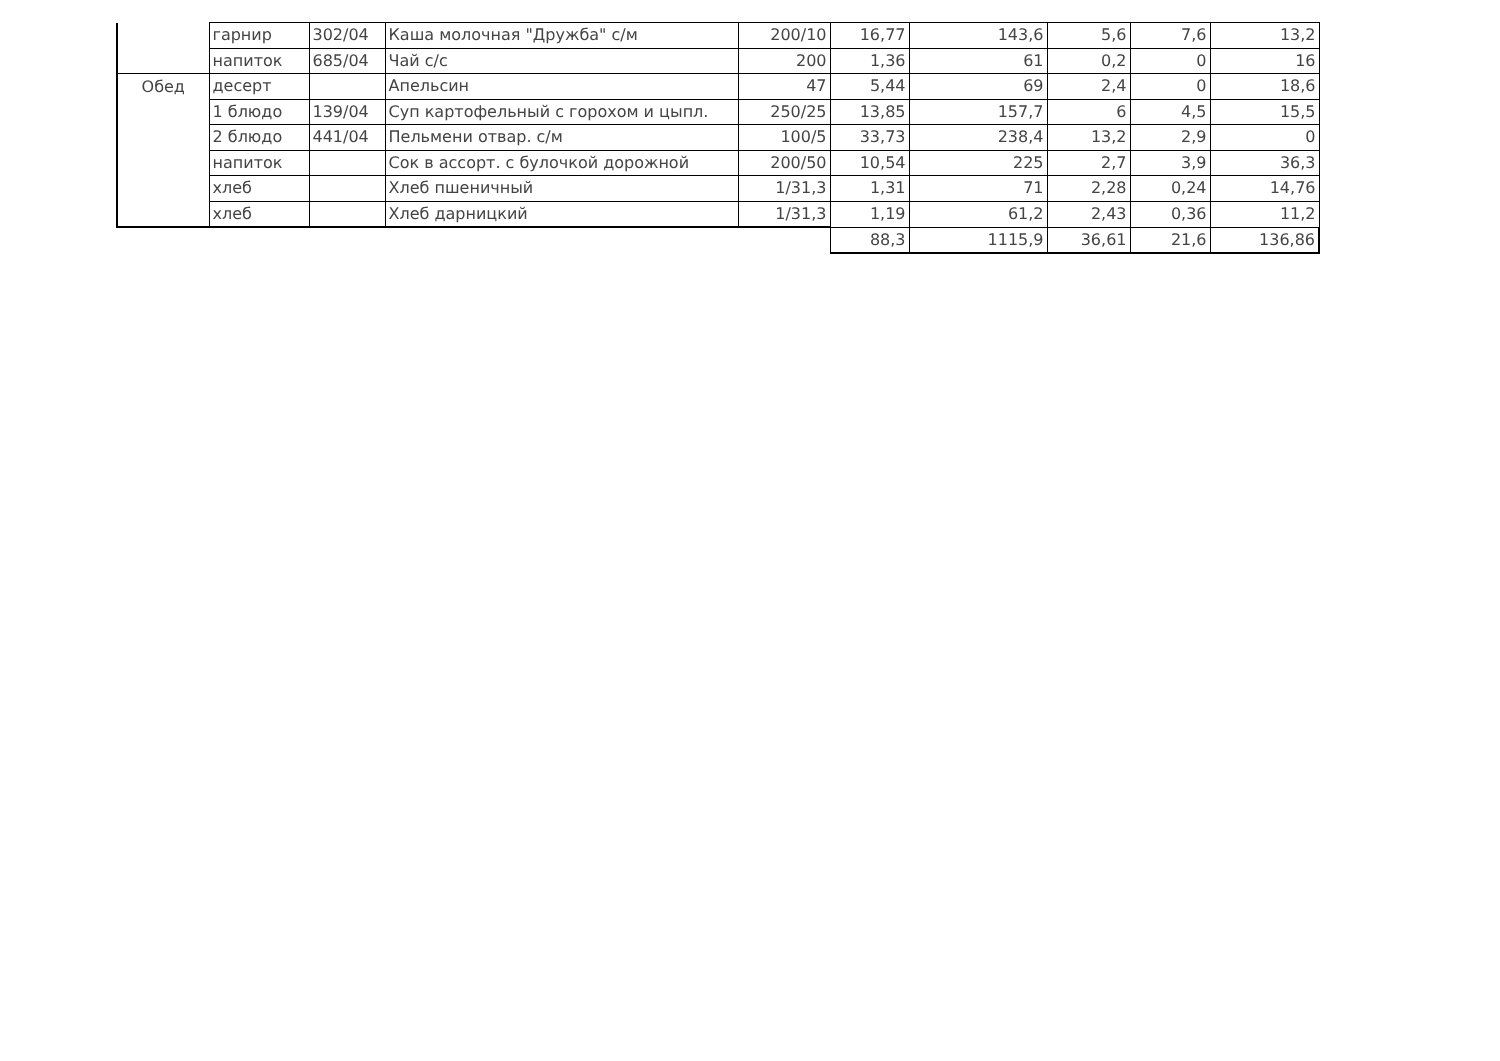| | гарнир | 302/04 | Каша молочная "Дружба" с/м | 200/10 | 16,77 | 143,6 | 5,6 | 7,6 | 13,2 |
| | напиток | 685/04 | Чай с/с | 200 | 1,36 | 61 | 0,2 | 0 | 16 |
| Обед | десерт | | Апельсин | 47 | 5,44 | 69 | 2,4 | 0 | 18,6 |
| | 1 блюдо | 139/04 | Суп картофельный с горохом и цыпл. | 250/25 | 13,85 | 157,7 | 6 | 4,5 | 15,5 |
| | 2 блюдо | 441/04 | Пельмени отвар. с/м | 100/5 | 33,73 | 238,4 | 13,2 | 2,9 | 0 |
| | напиток | | Сок в ассорт. с булочкой дорожной | 200/50 | 10,54 | 225 | 2,7 | 3,9 | 36,3 |
| | хлеб | | Хлеб пшеничный | 1/31,3 | 1,31 | 71 | 2,28 | 0,24 | 14,76 |
| | хлеб | | Хлеб дарницкий | 1/31,3 | 1,19 | 61,2 | 2,43 | 0,36 | 11,2 |
| | | | | | 88,3 | 1115,9 | 36,61 | 21,6 | 136,86 |